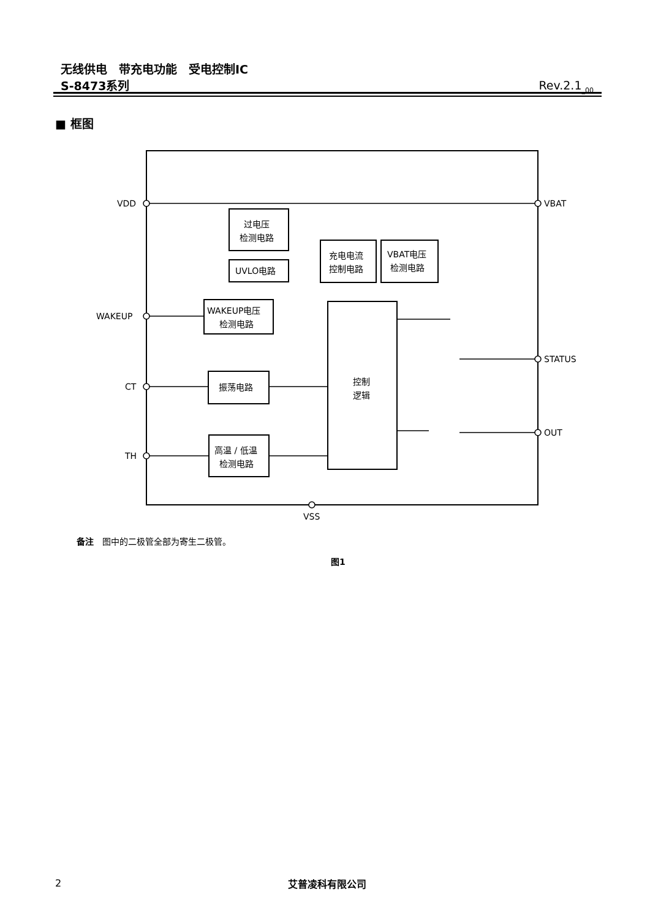无线供电　带充电功能　受电控制IC
S-8473系列
Rev.2.1<sub>_00</sub>
■ 框图
VDD
WAKEUP
CT
TH
VBAT
STATUS
OUT
VSS
过电压
检测电路
UVLO电路
充电电流
控制电路
VBAT电压
检测电路
WAKEUP电压
检测电路
振荡电路
高温 / 低温
检测电路
控制
逻辑
备注　图中的二极管全部为寄生二极管。
图1
2 艾普凌科有限公司